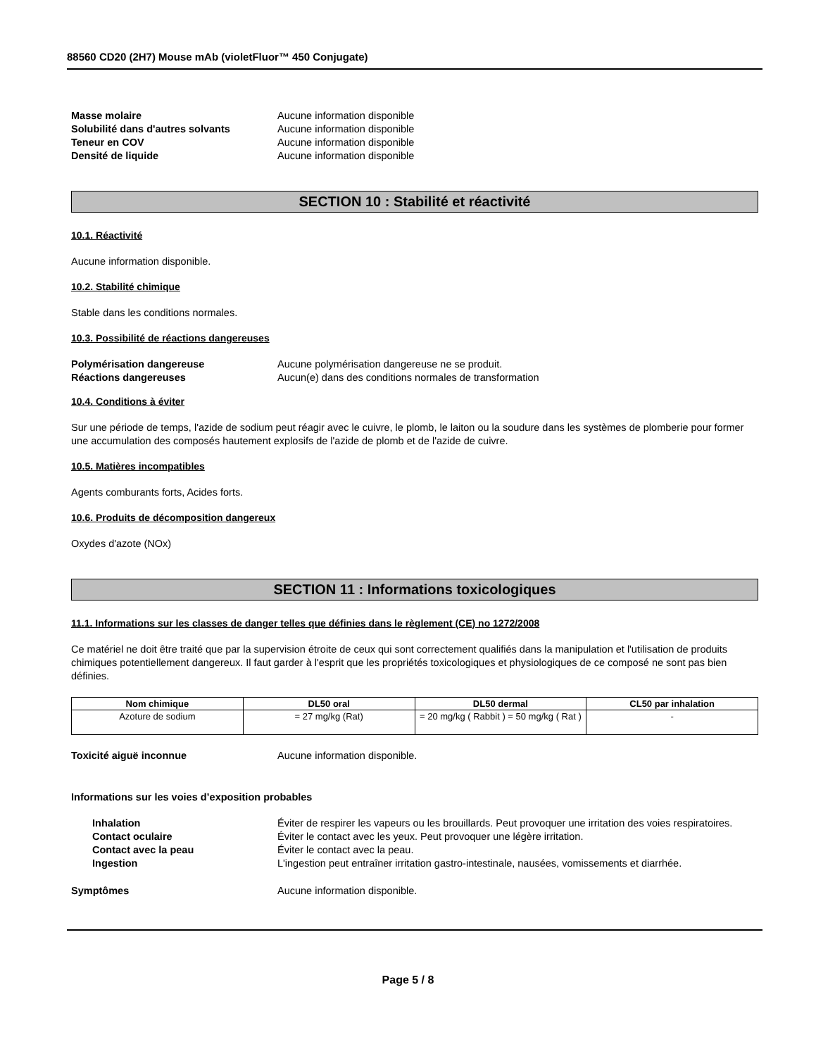88560 CD20 (2H7) Mouse mAb (violetFluor™ 450 Conjugate)
Masse molaire Aucune information disponible
Solubilité dans d'autres solvants Aucune information disponible
Teneur en COV Aucune information disponible
Densité de liquide Aucune information disponible
SECTION 10 : Stabilité et réactivité
10.1. Réactivité
Aucune information disponible.
10.2. Stabilité chimique
Stable dans les conditions normales.
10.3. Possibilité de réactions dangereuses
Polymérisation dangereuse Aucune polymérisation dangereuse ne se produit.
Réactions dangereuses Aucun(e) dans des conditions normales de transformation
10.4. Conditions à éviter
Sur une période de temps, l'azide de sodium peut réagir avec le cuivre, le plomb, le laiton ou la soudure dans les systèmes de plomberie pour former une accumulation des composés hautement explosifs de l'azide de plomb et de l'azide de cuivre.
10.5. Matières incompatibles
Agents comburants forts, Acides forts.
10.6. Produits de décomposition dangereux
Oxydes d'azote (NOx)
SECTION 11 : Informations toxicologiques
11.1. Informations sur les classes de danger telles que définies dans le règlement (CE) no 1272/2008
Ce matériel ne doit être traité que par la supervision étroite de ceux qui sont correctement qualifiés dans la manipulation et l'utilisation de produits chimiques potentiellement dangereux. Il faut garder à l'esprit que les propriétés toxicologiques et physiologiques de ce composé ne sont pas bien définies.
| Nom chimique | DL50 oral | DL50 dermal | CL50 par inhalation |
| --- | --- | --- | --- |
| Azoture de sodium | = 27 mg/kg (Rat) | = 20 mg/kg ( Rabbit ) = 50 mg/kg ( Rat ) | - |
Toxicité aiguë inconnue Aucune information disponible.
Informations sur les voies d’exposition probables
Inhalation Éviter de respirer les vapeurs ou les brouillards. Peut provoquer une irritation des voies respiratoires.
Contact oculaire Éviter le contact avec les yeux. Peut provoquer une légère irritation.
Contact avec la peau Éviter le contact avec la peau.
Ingestion L'ingestion peut entraîner irritation gastro-intestinale, nausées, vomissements et diarrhée.
Symptômes Aucune information disponible.
Page 5 / 8